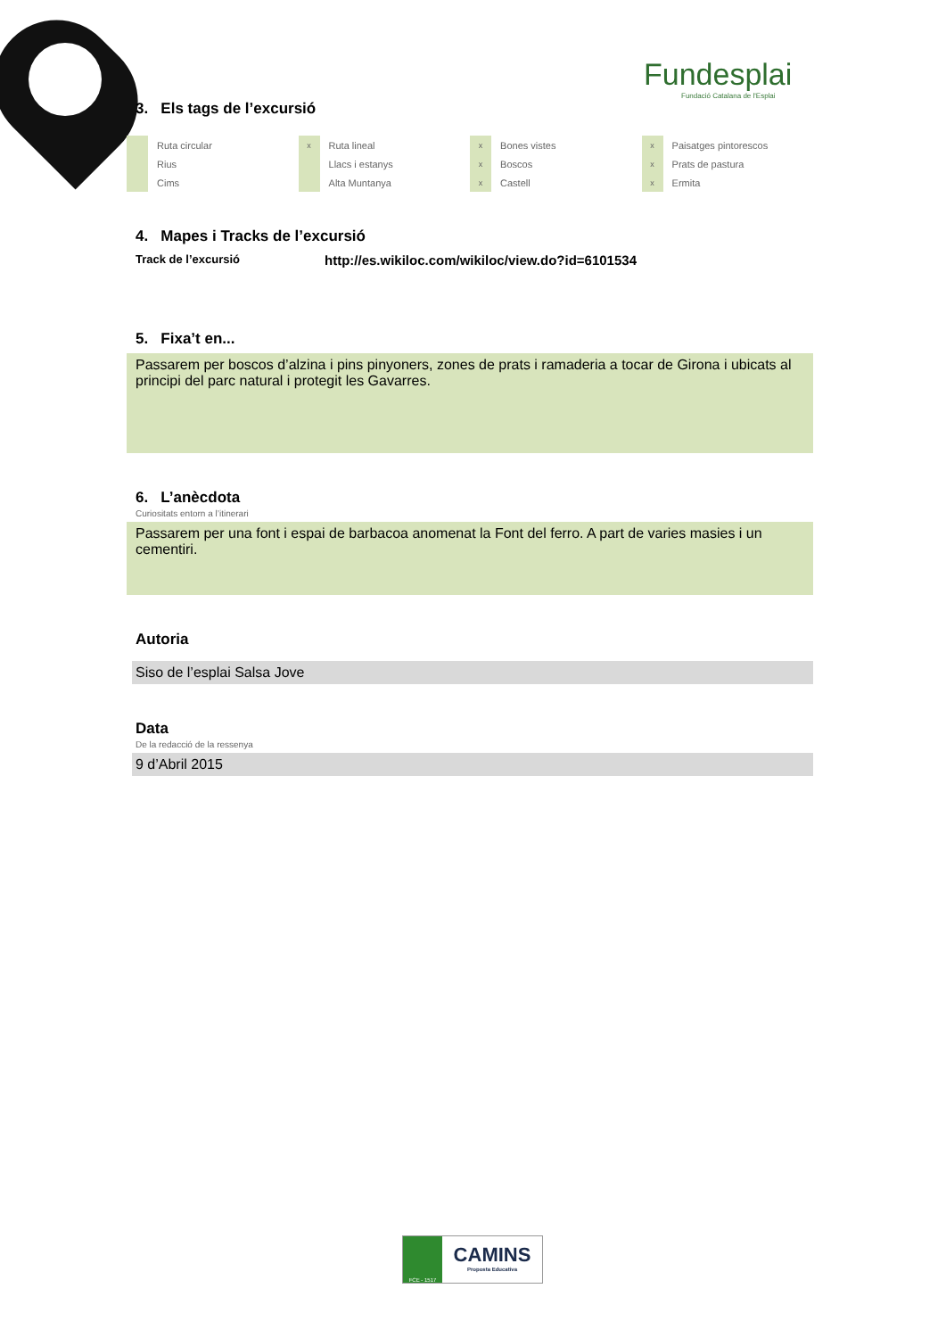Fundesplai
Fundació Catalana de l'Esplai
3. Els tags de l’excursió
| | Ruta circular | x | Ruta lineal | x | Bones vistes | x | Paisatges pintorescos |
| | Rius | | Llacs i estanys | x | Boscos | x | Prats de pastura |
| | Cims | | Alta Muntanya | x | Castell | x | Ermita |
4. Mapes i Tracks de l’excursió
Track de l’excursió http://es.wikiloc.com/wikiloc/view.do?id=6101534
5. Fixa’t en...
Passarem per boscos d’alzina i pins pinyoners, zones de prats i ramaderia a tocar de Girona i ubicats al principi del parc natural i protegit les Gavarres.
6. L’anècdota
Curiositats entorn a l’itinerari
Passarem per una font i espai de barbacoa anomenat la Font del ferro. A part de varies masies i un cementiri.
Autoria
Siso de l’esplai Salsa Jove
Data
De la redacció de la ressenya
9 d’Abril 2015
FCE - 1517
CAMINS
Proposta Educativa